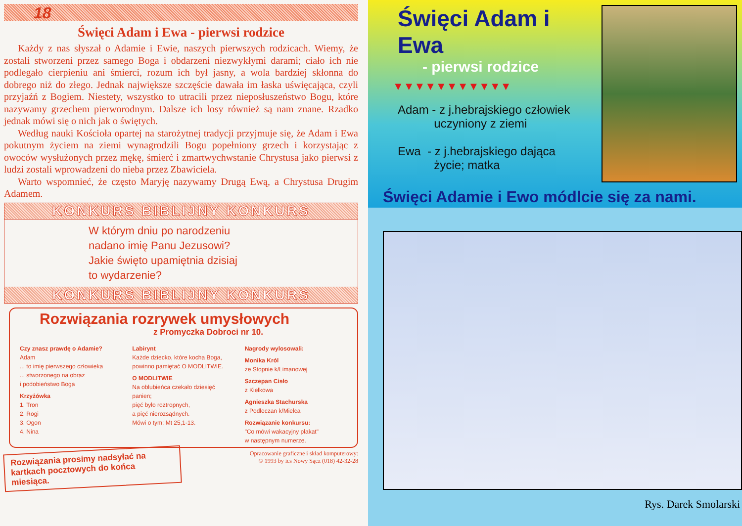18
Święci Adam i Ewa - pierwsi rodzice
Każdy z nas słyszał o Adamie i Ewie, naszych pierwszych rodzicach. Wiemy, że zostali stworzeni przez samego Boga i obdarzeni niezwykłymi darami; ciało ich nie podlegało cierpieniu ani śmierci, rozum ich był jasny, a wola bardziej skłonna do dobrego niż do złego. Jednak największe szczęście dawała im łaska uświęcająca, czyli przyjaźń z Bogiem. Niestety, wszystko to utracili przez nieposłuszeństwo Bogu, które nazywamy grzechem pierworodnym. Dalsze ich losy również są nam znane. Rzadko jednak mówi się o nich jak o świętych.
Według nauki Kościoła opartej na starożytnej tradycji przyjmuje się, że Adam i Ewa pokutnym życiem na ziemi wynagrodzili Bogu popełniony grzech i korzystając z owoców wysłużonych przez mękę, śmierć i zmartwychwstanie Chrystusa jako pierwsi z ludzi zostali wprowadzeni do nieba przez Zbawiciela.
Warto wspomnieć, że często Maryję nazywamy Drugą Ewą, a Chrystusa Drugim Adamem.
KONKURS BIBLIJNY KONKURS
W którym dniu po narodzeniu
nadano imię Panu Jezusowi?
Jakie święto upamiętnia dzisiaj
to wydarzenie?
KONKURS BIBLIJNY KONKURS
Rozwiązania rozrywek umysłowych
z Promyczka Dobroci nr 10.
Czy znasz prawdę o Adamie?
Adam
... to imię pierwszego człowieka
... stworzonego na obraz
i podobieństwo Boga
Krzyżówka
1. Tron
2. Rogi
3. Ogon
4. Nina
Labirynt
Każde dziecko, które kocha Boga, powinno pamiętać O MODLITWIE.
O MODLITWIE
Na oblubieńca czekało dziesięć panien;
pięć było roztropnych,
a pięć nierozsądnych.
Mówi o tym: Mt 25,1-13.
Nagrody wylosowali:
Monika Król
ze Stopnie k/Limanowej
Szczepan Cisło
z Kiełkowa
Agnieszka Stachurska
z Podleczan k/Mielca
Rozwiązanie konkursu:
"Co mówi wakacyjny plakat"
w następnym numerze.
Rozwiązania prosimy nadsyłać na kartkach pocztowych do końca miesiąca.
Opracowanie graficzne i skład komputerowy:
© 1993 by ics Nowy Sącz (018) 42-32-28
Święci Adam i Ewa
- pierwsi rodzice
▼▼▼▼▼▼▼▼▼▼▼
Adam - z j.hebrajskiego człowiek
uczyniony z ziemi
Ewa - z j.hebrajskiego dająca
życie; matka
Święci Adamie i Ewo módlcie się za nami.
Rys. Darek Smolarski